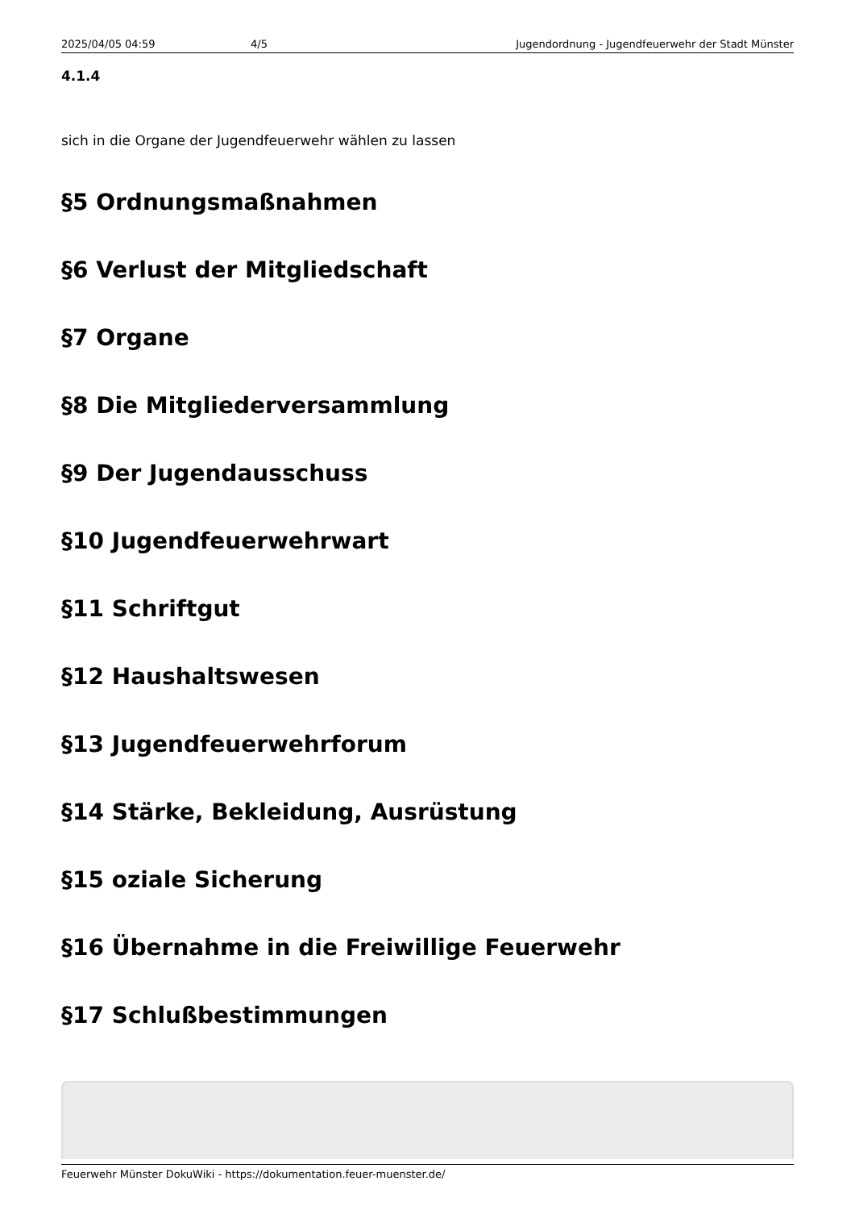2025/04/05 04:59 4/5 Jugendordnung - Jugendfeuerwehr der Stadt Münster
4.1.4
sich in die Organe der Jugendfeuerwehr wählen zu lassen
§5 Ordnungsmaßnahmen
§6 Verlust der Mitgliedschaft
§7 Organe
§8 Die Mitgliederversammlung
§9 Der Jugendausschuss
§10 Jugendfeuerwehrwart
§11 Schriftgut
§12 Haushaltswesen
§13 Jugendfeuerwehrforum
§14 Stärke, Bekleidung, Ausrüstung
§15 oziale Sicherung
§16 Übernahme in die Freiwillige Feuerwehr
§17 Schlußbestimmungen
Feuerwehr Münster DokuWiki - https://dokumentation.feuer-muenster.de/